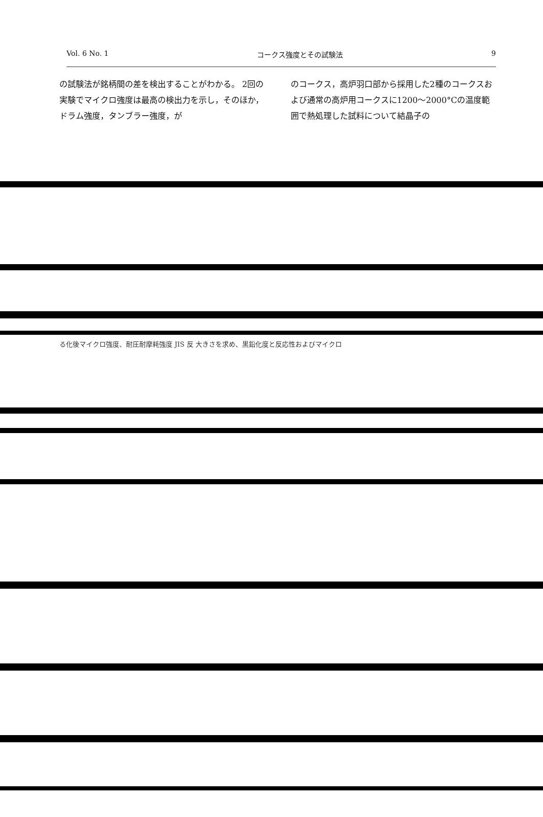Vol. 6 No. 1 コークス強度とその試験法 9
の試験法が銘柄間の差を検出することがわかる。 2回の実験でマイクロ強度は最高の検出力を示し，そのほか，ドラム強度，タンブラー強度，が
のコークス，高炉羽口部から採用した2種のコークスおよび通常の高炉用コークスに1200～2000°Cの温度範囲で熱処理した試料について結晶子の
る化後マイクロ強度、耐圧耐摩耗強度 JIS 反 大きさを求め、黒鉛化度と反応性およびマイクロ